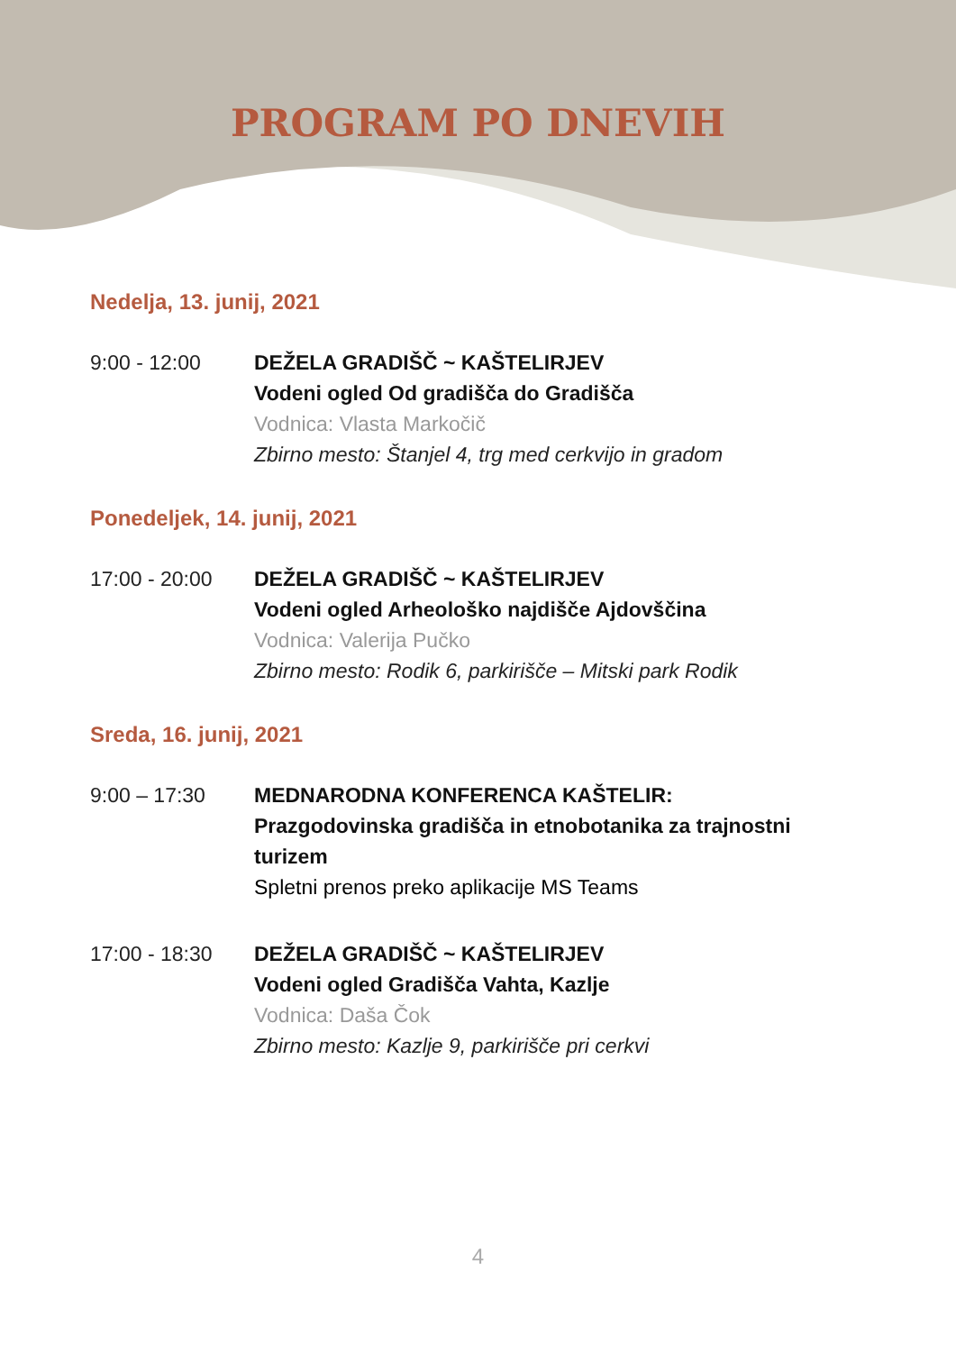PROGRAM PO DNEVIH
Nedelja, 13. junij, 2021
9:00 - 12:00 DEŽELA GRADIŠČ ~ KAŠTELIRJEV
Vodeni ogled Od gradišča do Gradišča
Vodnica: Vlasta Markočič
Zbirno mesto: Štanjel 4, trg med cerkvijo in gradom
Ponedeljek, 14. junij, 2021
17:00 - 20:00 DEŽELA GRADIŠČ ~ KAŠTELIRJEV
Vodeni ogled Arheološko najdišče Ajdovščina
Vodnica: Valerija Pučko
Zbirno mesto: Rodik 6, parkirišče – Mitski park Rodik
Sreda, 16. junij, 2021
9:00 – 17:30 MEDNARODNA KONFERENCA KAŠTELIR:
Prazgodovinska gradišča in etnobotanika za trajnostni turizem
Spletni prenos preko aplikacije MS Teams
17:00 - 18:30 DEŽELA GRADIŠČ ~ KAŠTELIRJEV
Vodeni ogled Gradišča Vahta, Kazlje
Vodnica: Daša Čok
Zbirno mesto: Kazlje 9, parkirišče pri cerkvi
4